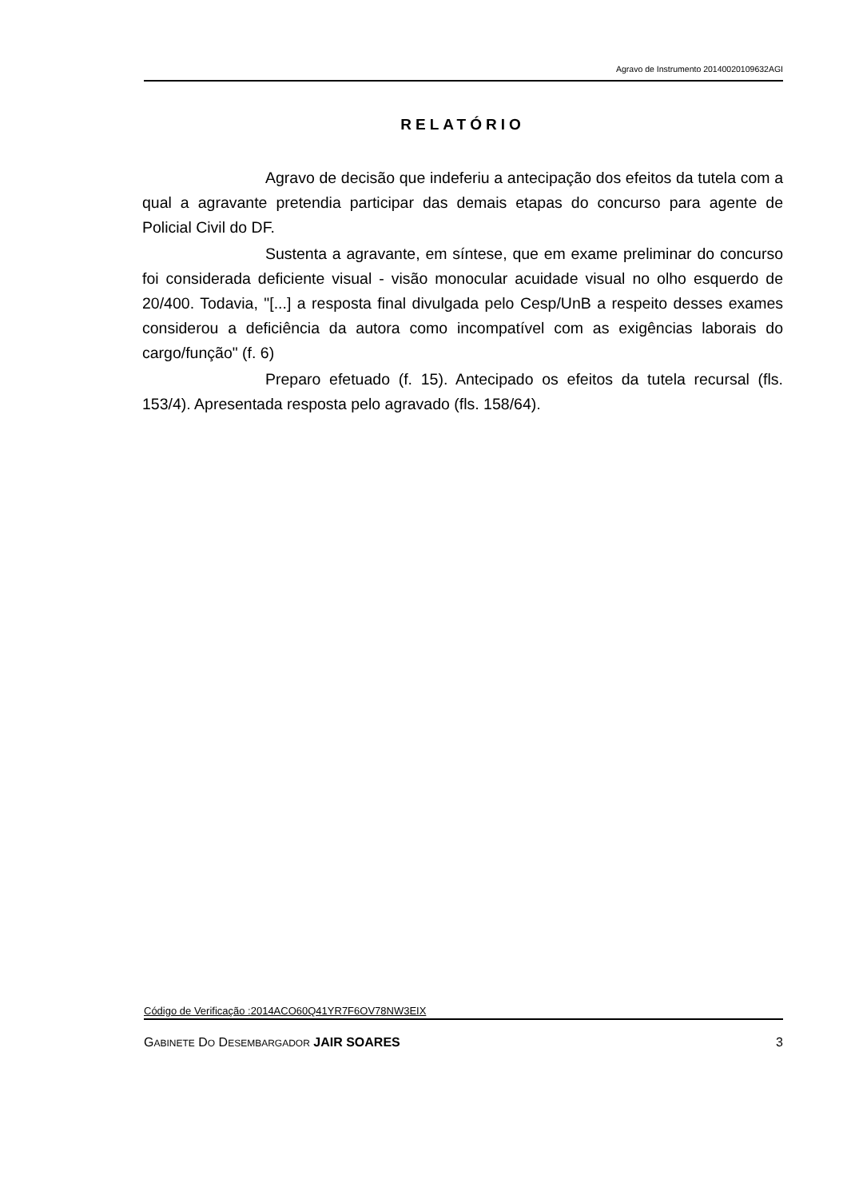Agravo de Instrumento 20140020109632AGI
RELATÓRIO
Agravo de decisão que indeferiu a antecipação dos efeitos da tutela com a qual a agravante pretendia participar das demais etapas do concurso para agente de Policial Civil do DF.
Sustenta a agravante, em síntese, que em exame preliminar do concurso foi considerada deficiente visual - visão monocular acuidade visual no olho esquerdo de 20/400. Todavia, "[...] a resposta final divulgada pelo Cesp/UnB a respeito desses exames considerou a deficiência da autora como incompatível com as exigências laborais do cargo/função" (f. 6)
Preparo efetuado (f. 15). Antecipado os efeitos da tutela recursal (fls. 153/4). Apresentada resposta pelo agravado (fls. 158/64).
Código de Verificação :2014ACO60Q41YR7F6OV78NW3EIX
GABINETE DO DESEMBARGADOR JAIR SOARES 3